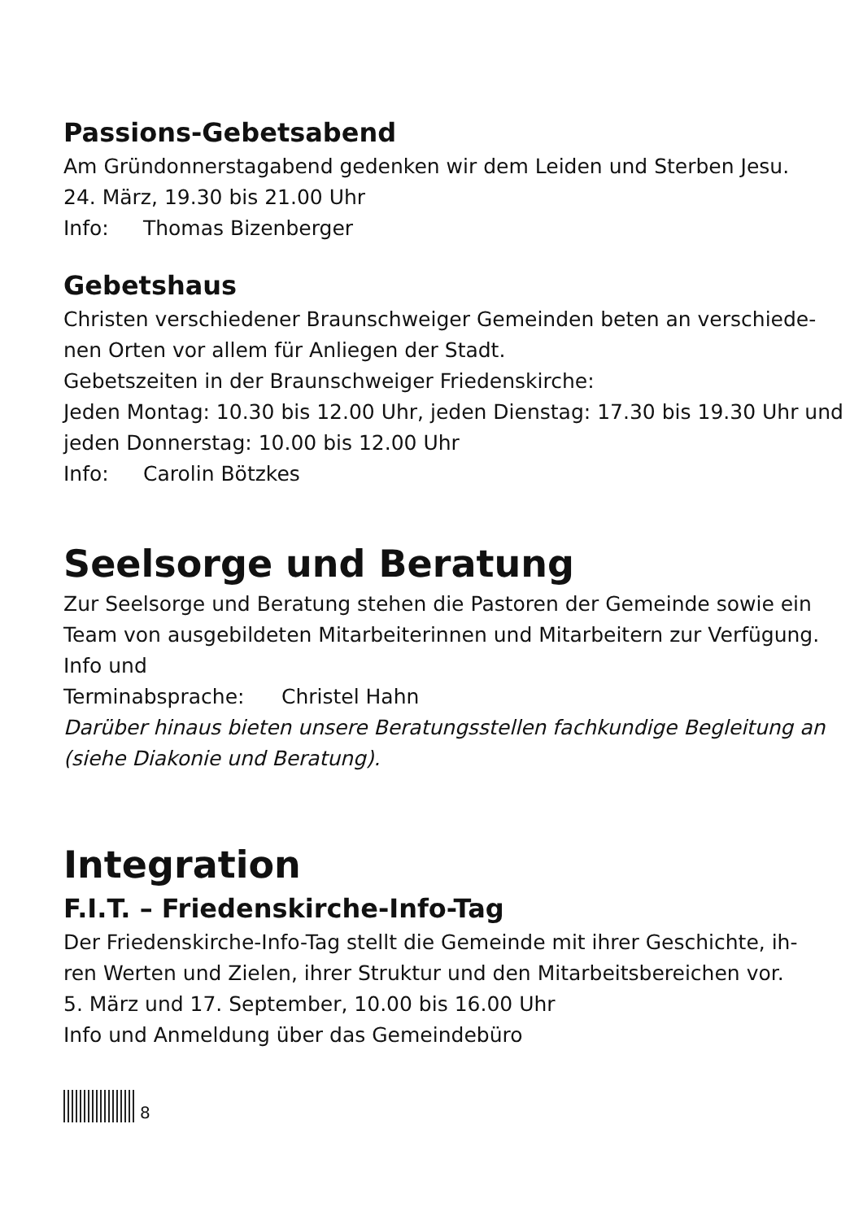Passions-Gebetsabend
Am Gründonnerstagabend gedenken wir dem Leiden und Sterben Jesu.
24. März, 19.30 bis 21.00 Uhr
Info: Thomas Bizenberger
Gebetshaus
Christen verschiedener Braunschweiger Gemeinden beten an verschiede-
nen Orten vor allem für Anliegen der Stadt.
Gebetszeiten in der Braunschweiger Friedenskirche:
Jeden Montag: 10.30 bis 12.00 Uhr, jeden Dienstag: 17.30 bis 19.30 Uhr und
jeden Donnerstag: 10.00 bis 12.00 Uhr
Info: Carolin Bötzkes
Seelsorge und Beratung
Zur Seelsorge und Beratung stehen die Pastoren der Gemeinde sowie ein
Team von ausgebildeten Mitarbeiterinnen und Mitarbeitern zur Verfügung.
Info und Terminabsprache: Christel Hahn
Darüber hinaus bieten unsere Beratungsstellen fachkundige Begleitung an
(siehe Diakonie und Beratung).
Integration
F.I.T. – Friedenskirche-Info-Tag
Der Friedenskirche-Info-Tag stellt die Gemeinde mit ihrer Geschichte, ih-
ren Werten und Zielen, ihrer Struktur und den Mitarbeitsbereichen vor.
5. März und 17. September, 10.00 bis 16.00 Uhr
Info und Anmeldung über das Gemeindebüro
8